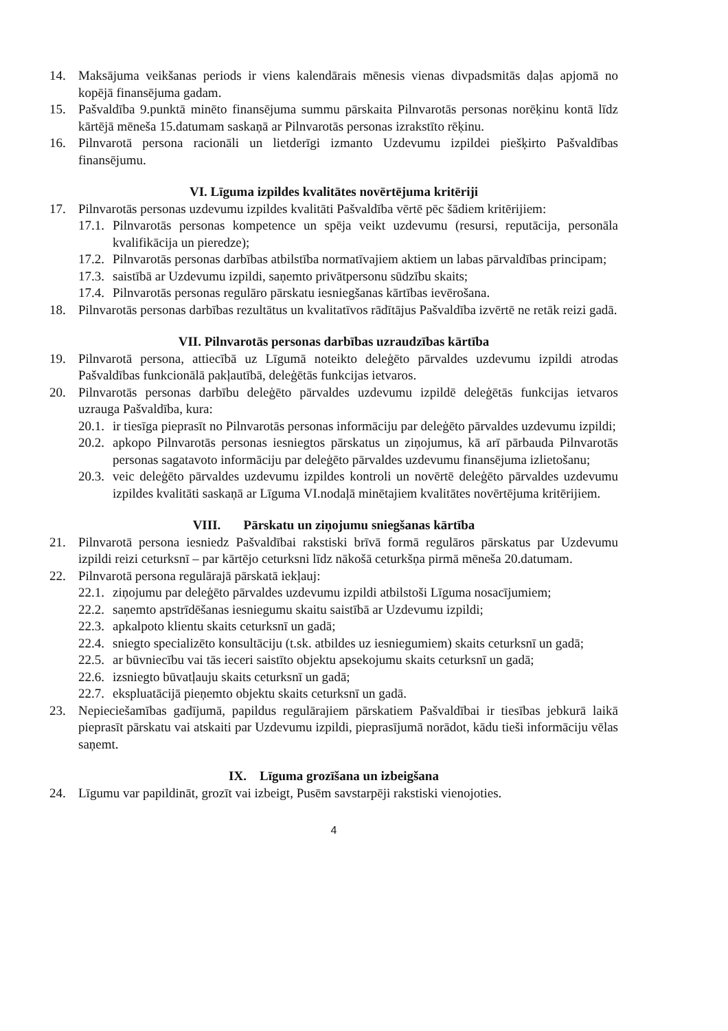14. Maksājuma veikšanas periods ir viens kalendārais mēnesis vienas divpadsmitās daļas apjomā no kopējā finansējuma gadam.
15. Pašvaldība 9.punktā minēto finansējuma summu pārskaita Pilnvarotās personas norēķinu kontā līdz kārtējā mēneša 15.datumam saskaņā ar Pilnvarotās personas izrakstīto rēķinu.
16. Pilnvarotā persona racionāli un lietderīgi izmanto Uzdevumu izpildei piešķirto Pašvaldības finansējumu.
VI. Līguma izpildes kvalitātes novērtējuma kritēriji
17. Pilnvarotās personas uzdevumu izpildes kvalitāti Pašvaldība vērtē pēc šādiem kritērijiem:
17.1. Pilnvarotās personas kompetence un spēja veikt uzdevumu (resursi, reputācija, personāla kvalifikācija un pieredze);
17.2. Pilnvarotās personas darbības atbilstība normatīvajiem aktiem un labas pārvaldības principam;
17.3. saistībā ar Uzdevumu izpildi, saņemto privātpersonu sūdzību skaits;
17.4. Pilnvarotās personas regulāro pārskatu iesniegšanas kārtības ievērošana.
18. Pilnvarotās personas darbības rezultātus un kvalitatīvos rādītājus Pašvaldība izvērtē ne retāk reizi gadā.
VII. Pilnvarotās personas darbības uzraudzības kārtība
19. Pilnvarotā persona, attiecībā uz Līgumā noteikto deleģēto pārvaldes uzdevumu izpildi atrodas Pašvaldības funkcionālā pakļautībā, deleģētās funkcijas ietvaros.
20. Pilnvarotās personas darbību deleģēto pārvaldes uzdevumu izpildē deleģētās funkcijas ietvaros uzrauga Pašvaldība, kura:
20.1. ir tiesīga pieprasīt no Pilnvarotās personas informāciju par deleģēto pārvaldes uzdevumu izpildi;
20.2. apkopo Pilnvarotās personas iesniegtos pārskatus un ziņojumus, kā arī pārbauda Pilnvarotās personas sagatavoto informāciju par deleģēto pārvaldes uzdevumu finansējuma izlietošanu;
20.3. veic deleģēto pārvaldes uzdevumu izpildes kontroli un novērtē deleģēto pārvaldes uzdevumu izpildes kvalitāti saskaņā ar Līguma VI.nodaļā minētajiem kvalitātes novērtējuma kritērijiem.
VIII. Pārskatu un ziņojumu sniegšanas kārtība
21. Pilnvarotā persona iesniedz Pašvaldībai rakstiski brīvā formā regulāros pārskatus par Uzdevumu izpildi reizi ceturksnī – par kārtējo ceturksni līdz nākošā ceturkšņa pirmā mēneša 20.datumam.
22. Pilnvarotā persona regulārajā pārskatā iekļauj:
22.1. ziņojumu par deleģēto pārvaldes uzdevumu izpildi atbilstoši Līguma nosacījumiem;
22.2. saņemto apstrīdēšanas iesniegumu skaitu saistībā ar Uzdevumu izpildi;
22.3. apkalpoto klientu skaits ceturksnī un gadā;
22.4. sniegto specializēto konsultāciju (t.sk. atbildes uz iesniegumiem) skaits ceturksnī un gadā;
22.5. ar būvniecību vai tās ieceri saistīto objektu apsekojumu skaits ceturksnī un gadā;
22.6. izsniegto būvatļauju skaits ceturksnī un gadā;
22.7. ekspluatācijā pieņemto objektu skaits ceturksnī un gadā.
23. Nepieciešamības gadījumā, papildus regulārajiem pārskatiem Pašvaldībai ir tiesības jebkurā laikā pieprasīt pārskatu vai atskaiti par Uzdevumu izpildi, pieprasījumā norādot, kādu tieši informāciju vēlas saņemt.
IX. Līguma grozīšana un izbeigšana
24. Līgumu var papildināt, grozīt vai izbeigt, Pusēm savstarpēji rakstiski vienojoties.
4